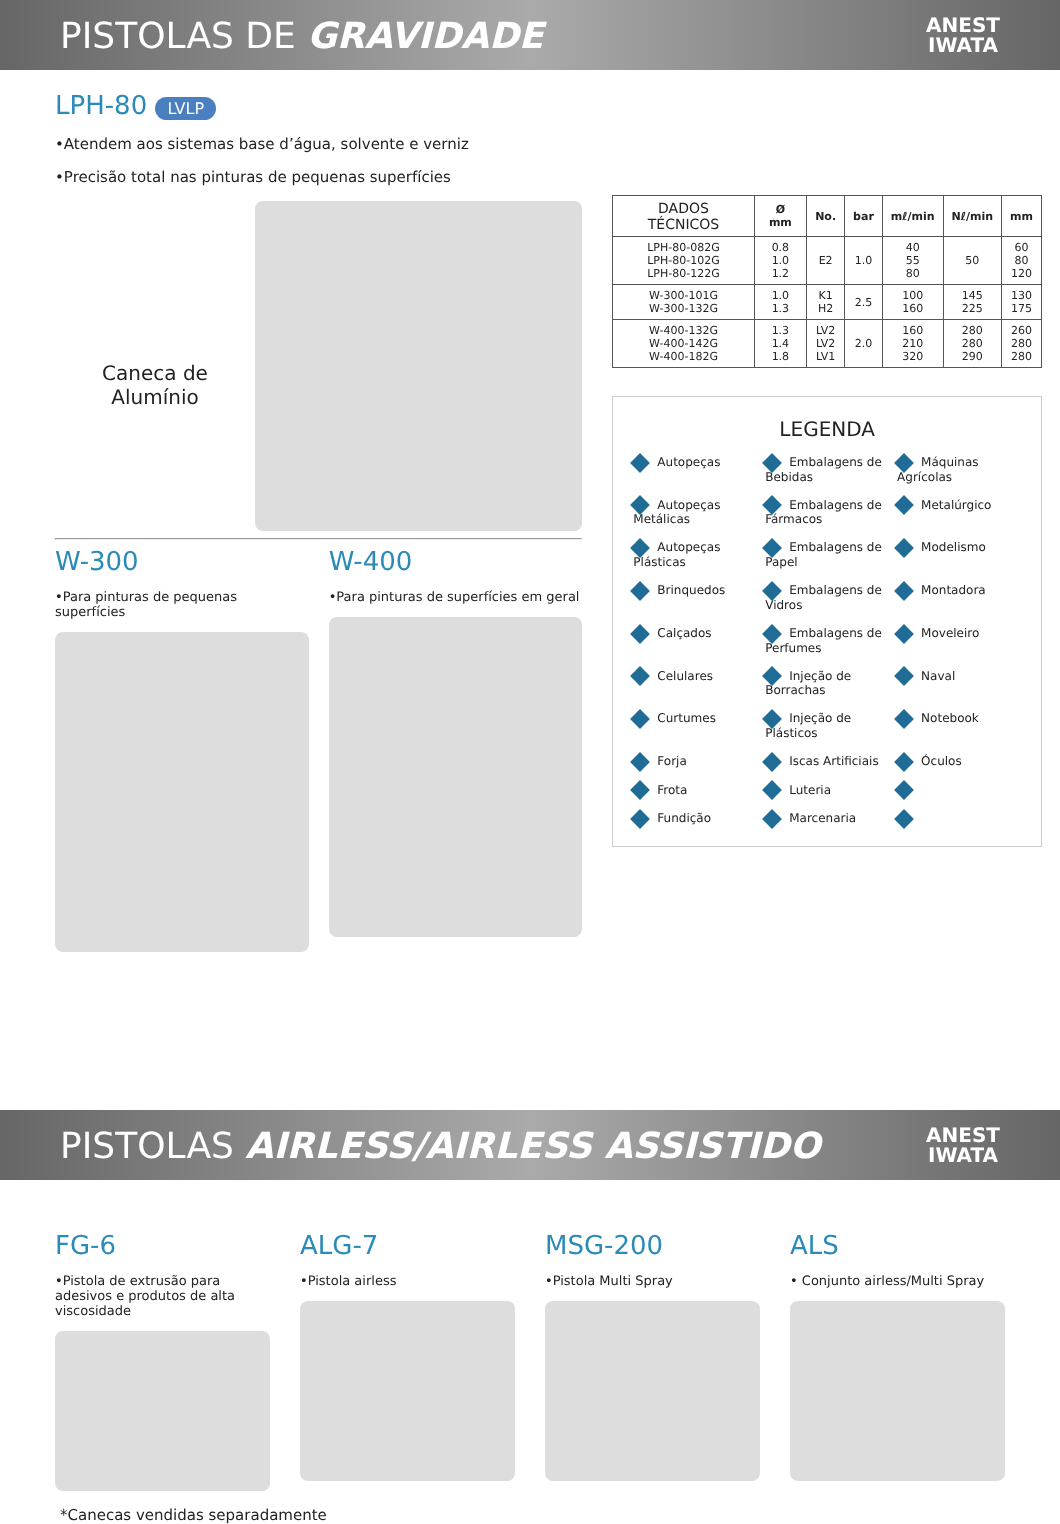PISTOLAS DE GRAVIDADE
ANEST
IWATA
LPH-80 LVLP
•Atendem aos sistemas base d’água, solvente e verniz
•Precisão total nas pinturas de pequenas superfícies
Caneca de
Alumínio
W-300
•Para pinturas de pequenas superfícies
W-400
•Para pinturas de superfícies em geral
| DADOS TÉCNICOS | Ø mm | No. | bar | mℓ/min | Nℓ/min | mm |
| --- | --- | --- | --- | --- | --- | --- |
| LPH-80-082G LPH-80-102G LPH-80-122G | 0.8 1.0 1.2 | E2 | 1.0 | 40 55 80 | 50 | 60 80 120 |
| W-300-101G W-300-132G | 1.0 1.3 | K1 H2 | 2.5 | 100 160 | 145 225 | 130 175 |
| W-400-132G W-400-142G W-400-182G | 1.3 1.4 1.8 | LV2 LV2 LV1 | 2.0 | 160 210 320 | 280 280 290 | 260 280 280 |
LEGENDA
Autopeças Embalagens de Bebidas Máquinas Agrícolas Autopeças Metálicas Embalagens de Fármacos Metalúrgico Autopeças Plásticas Embalagens de Papel Modelismo Brinquedos Embalagens de Vidros Montadora Calçados Embalagens de Perfumes Moveleiro Celulares Injeção de Borrachas Naval Curtumes Injeção de Plásticos Notebook Forja Iscas Artificiais Óculos Frota Luteria Fundição Marcenaria
PISTOLAS AIRLESS/AIRLESS ASSISTIDO
ANEST
IWATA
FG-6
•Pistola de extrusão para adesivos e produtos de alta viscosidade
ALG-7
•Pistola airless
MSG-200
•Pistola Multi Spray
ALS
• Conjunto airless/Multi Spray
*Canecas vendidas separadamente